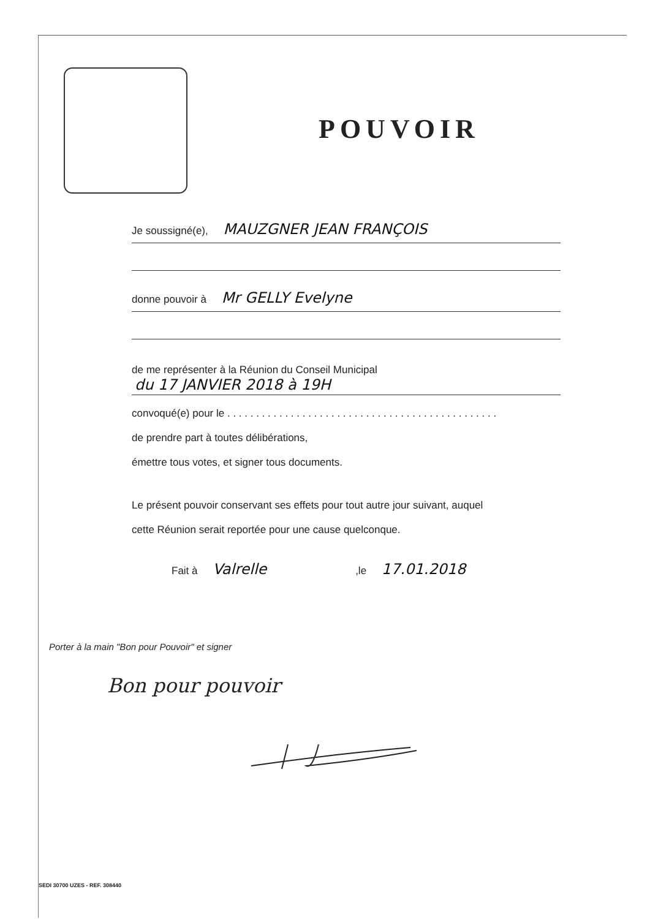POUVOIR
Je soussigné(e), MAUZGNER JEAN FRANÇOIS
donne pouvoir à Mr GELLY Evelyne
de me représenter à la Réunion du Conseil Municipal
du 17 JANVIER 2018 à 19H
convoqué(e) pour le . . . . . . . . . . . . . . . . . . . . . . . . . . . . . . . . . . . . . . . . . . . . . . .
de prendre part à toutes délibérations,
émettre tous votes, et signer tous documents.
Le présent pouvoir conservant ses effets pour tout autre jour suivant, auquel
cette Réunion serait reportée pour une cause quelconque.
Fait à Valrelle ,le 17.01.2018
Porter à la main "Bon pour Pouvoir" et signer
Bon pour pouvoir
SEDI 30700 UZES - REF. 308440